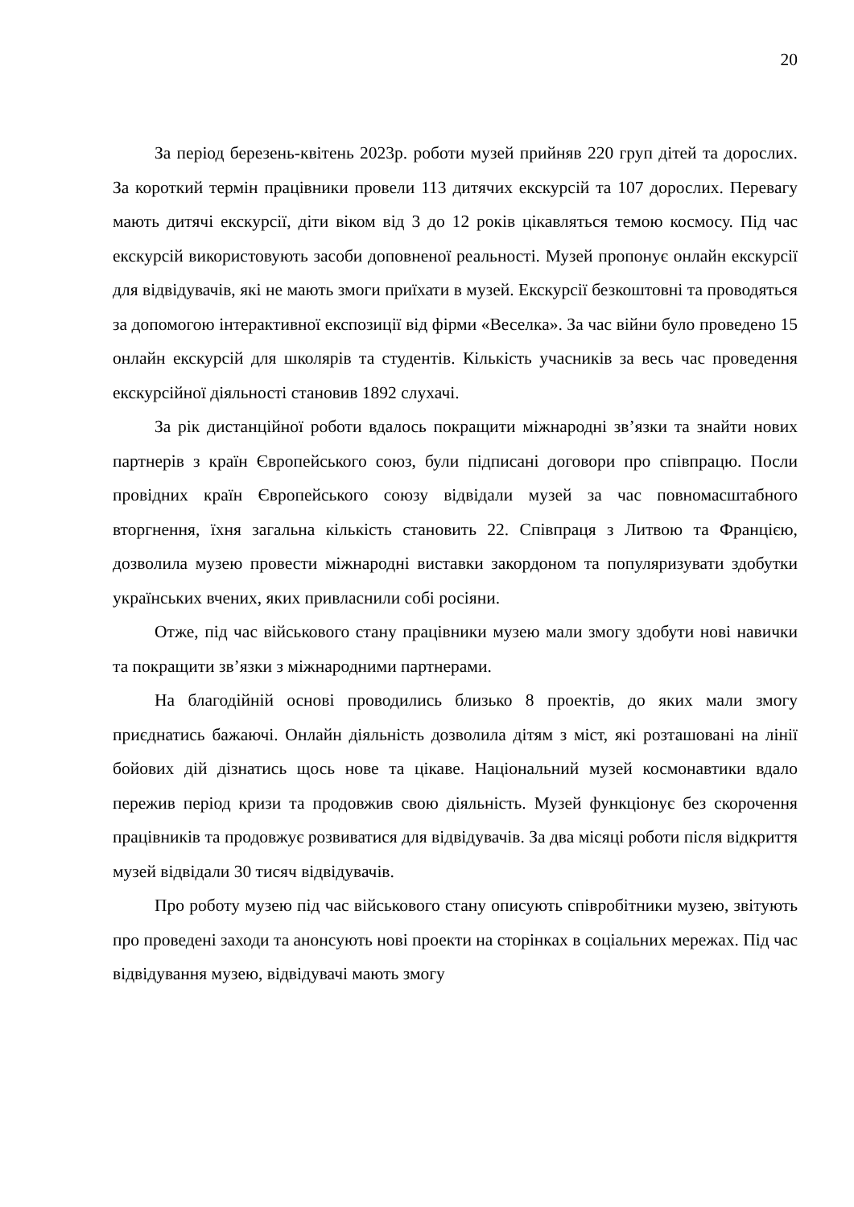20
За період березень-квітень 2023р. роботи музей прийняв 220 груп дітей та дорослих. За короткий термін працівники провели 113 дитячих екскурсій та 107 дорослих. Перевагу мають дитячі екскурсії, діти віком від 3 до 12 років цікавляться темою космосу. Під час екскурсій використовують засоби доповненої реальності. Музей пропонує онлайн екскурсії для відвідувачів, які не мають змоги приїхати в музей. Екскурсії безкоштовні та проводяться за допомогою інтерактивної експозиції від фірми «Веселка». За час війни було проведено 15 онлайн екскурсій для школярів та студентів. Кількість учасників за весь час проведення екскурсійної діяльності становив 1892 слухачі.
За рік дистанційної роботи вдалось покращити міжнародні зв’язки та знайти нових партнерів з країн Європейського союз, були підписані договори про співпрацю. Посли провідних країн Європейського союзу відвідали музей за час повномасштабного вторгнення, їхня загальна кількість становить 22. Співпраця з Литвою та Францією, дозволила музею провести міжнародні виставки закордоном та популяризувати здобутки українських вчених, яких привласнили собі росіяни.
Отже, під час військового стану працівники музею мали змогу здобути нові навички та покращити зв’язки з міжнародними партнерами.
На благодійній основі проводились близько 8 проектів, до яких мали змогу приєднатись бажаючі. Онлайн діяльність дозволила дітям з міст, які розташовані на лінії бойових дій дізнатись щось нове та цікаве. Національний музей космонавтики вдало пережив період кризи та продовжив свою діяльність. Музей функціонує без скорочення працівників та продовжує розвиватися для відвідувачів. За два місяці роботи після відкриття музей відвідали 30 тисяч відвідувачів.
Про роботу музею під час військового стану описують співробітники музею, звітують про проведені заходи та анонсують нові проекти на сторінках в соціальних мережах. Під час відвідування музею, відвідувачі мають змогу